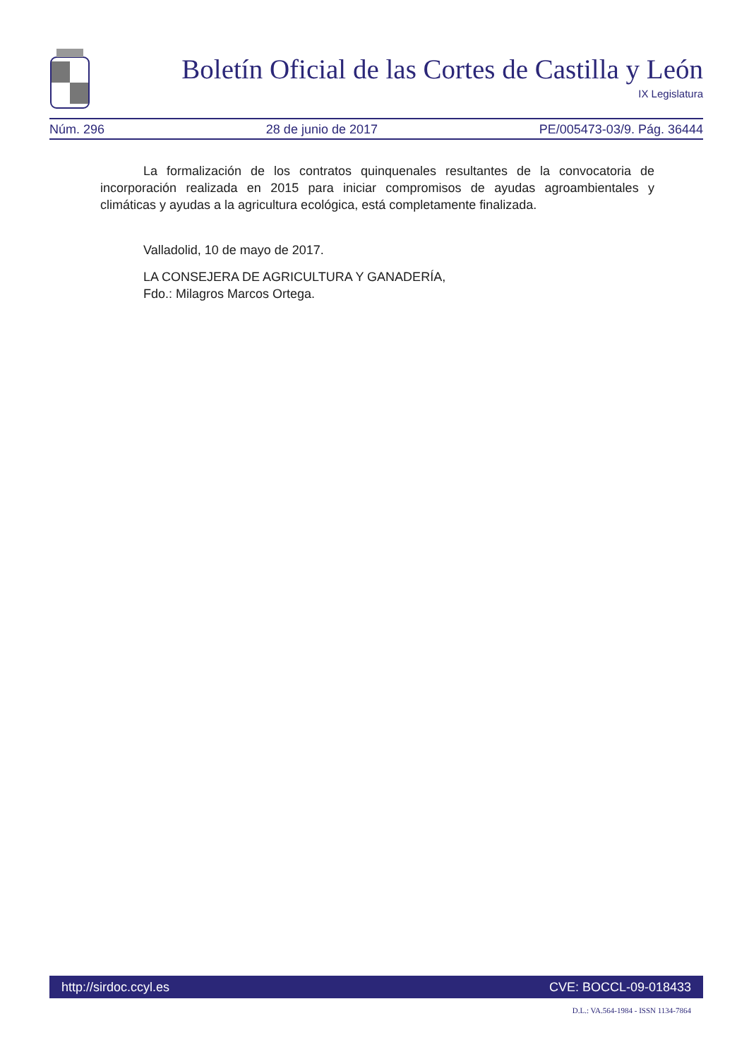Boletín Oficial de las Cortes de Castilla y León
IX Legislatura
Núm. 296 28 de junio de 2017 PE/005473-03/9. Pág. 36444
La formalización de los contratos quinquenales resultantes de la convocatoria de incorporación realizada en 2015 para iniciar compromisos de ayudas agroambientales y climáticas y ayudas a la agricultura ecológica, está completamente finalizada.
Valladolid, 10 de mayo de 2017.
LA CONSEJERA DE AGRICULTURA Y GANADERÍA,
Fdo.: Milagros Marcos Ortega.
http://sirdoc.ccyl.es CVE: BOCCL-09-018433
D.L.: VA.564-1984 - ISSN 1134-7864